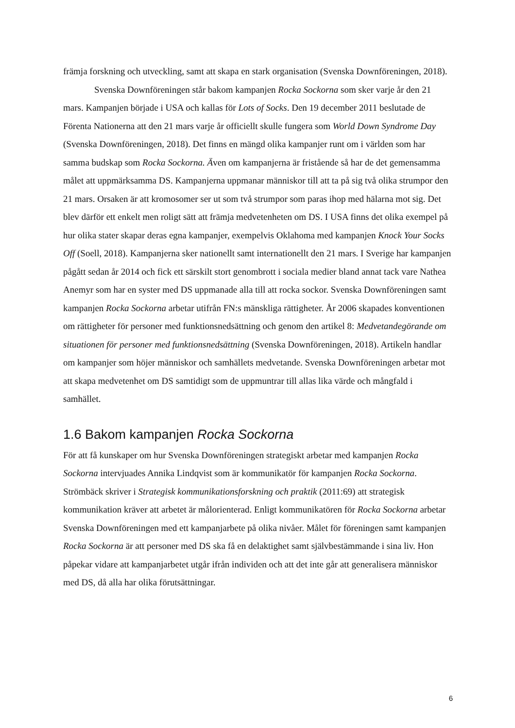främja forskning och utveckling, samt att skapa en stark organisation (Svenska Downföreningen, 2018).
Svenska Downföreningen står bakom kampanjen Rocka Sockorna som sker varje år den 21 mars. Kampanjen började i USA och kallas för Lots of Socks. Den 19 december 2011 beslutade de Förenta Nationerna att den 21 mars varje år officiellt skulle fungera som World Down Syndrome Day (Svenska Downföreningen, 2018). Det finns en mängd olika kampanjer runt om i världen som har samma budskap som Rocka Sockorna. Även om kampanjerna är fristående så har de det gemensamma målet att uppmärksamma DS. Kampanjerna uppmanar människor till att ta på sig två olika strumpor den 21 mars. Orsaken är att kromosomer ser ut som två strumpor som paras ihop med hälarna mot sig. Det blev därför ett enkelt men roligt sätt att främja medvetenheten om DS. I USA finns det olika exempel på hur olika stater skapar deras egna kampanjer, exempelvis Oklahoma med kampanjen Knock Your Socks Off (Soell, 2018). Kampanjerna sker nationellt samt internationellt den 21 mars. I Sverige har kampanjen pågått sedan år 2014 och fick ett särskilt stort genombrott i sociala medier bland annat tack vare Nathea Anemyr som har en syster med DS uppmanade alla till att rocka sockor. Svenska Downföreningen samt kampanjen Rocka Sockorna arbetar utifrån FN:s mänskliga rättigheter. År 2006 skapades konventionen om rättigheter för personer med funktionsnedsättning och genom den artikel 8: Medvetandegörande om situationen för personer med funktionsnedsättning (Svenska Downföreningen, 2018). Artikeln handlar om kampanjer som höjer människor och samhällets medvetande. Svenska Downföreningen arbetar mot att skapa medvetenhet om DS samtidigt som de uppmuntrar till allas lika värde och mångfald i samhället.
1.6 Bakom kampanjen Rocka Sockorna
För att få kunskaper om hur Svenska Downföreningen strategiskt arbetar med kampanjen Rocka Sockorna intervjuades Annika Lindqvist som är kommunikatör för kampanjen Rocka Sockorna. Strömbäck skriver i Strategisk kommunikationsforskning och praktik (2011:69) att strategisk kommunikation kräver att arbetet är målorienterad. Enligt kommunikatören för Rocka Sockorna arbetar Svenska Downföreningen med ett kampanjarbete på olika nivåer. Målet för föreningen samt kampanjen Rocka Sockorna är att personer med DS ska få en delaktighet samt självbestämmande i sina liv. Hon påpekar vidare att kampanjarbetet utgår ifrån individen och att det inte går att generalisera människor med DS, då alla har olika förutsättningar.
6